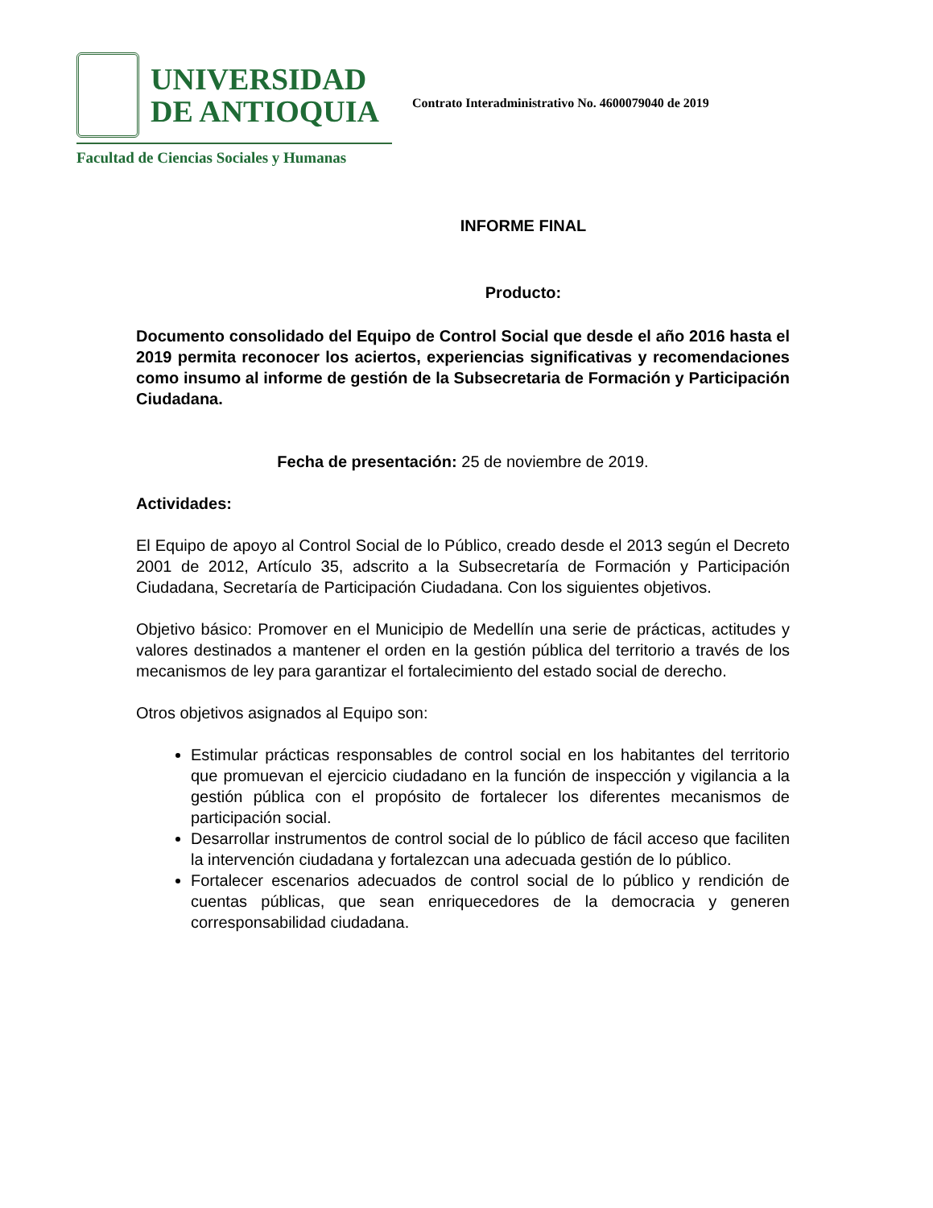UNIVERSIDAD
DE ANTIOQUIA
Facultad de Ciencias Sociales y Humanas
Contrato Interadministrativo No. 4600079040 de 2019
INFORME FINAL
Producto:
Documento consolidado del Equipo de Control Social que desde el año 2016 hasta el 2019 permita reconocer los aciertos, experiencias significativas y recomendaciones como insumo al informe de gestión de la Subsecretaria de Formación y Participación Ciudadana.
Fecha de presentación: 25 de noviembre de 2019.
Actividades:
El Equipo de apoyo al Control Social de lo Público, creado desde el 2013 según el Decreto 2001 de 2012, Artículo 35, adscrito a la Subsecretaría de Formación y Participación Ciudadana, Secretaría de Participación Ciudadana. Con los siguientes objetivos.
Objetivo básico: Promover en el Municipio de Medellín una serie de prácticas, actitudes y valores destinados a mantener el orden en la gestión pública del territorio a través de los mecanismos de ley para garantizar el fortalecimiento del estado social de derecho.
Otros objetivos asignados al Equipo son:
Estimular prácticas responsables de control social en los habitantes del territorio que promuevan el ejercicio ciudadano en la función de inspección y vigilancia a la gestión pública con el propósito de fortalecer los diferentes mecanismos de participación social.
Desarrollar instrumentos de control social de lo público de fácil acceso que faciliten la intervención ciudadana y fortalezcan una adecuada gestión de lo público.
Fortalecer escenarios adecuados de control social de lo público y rendición de cuentas públicas, que sean enriquecedores de la democracia y generen corresponsabilidad ciudadana.